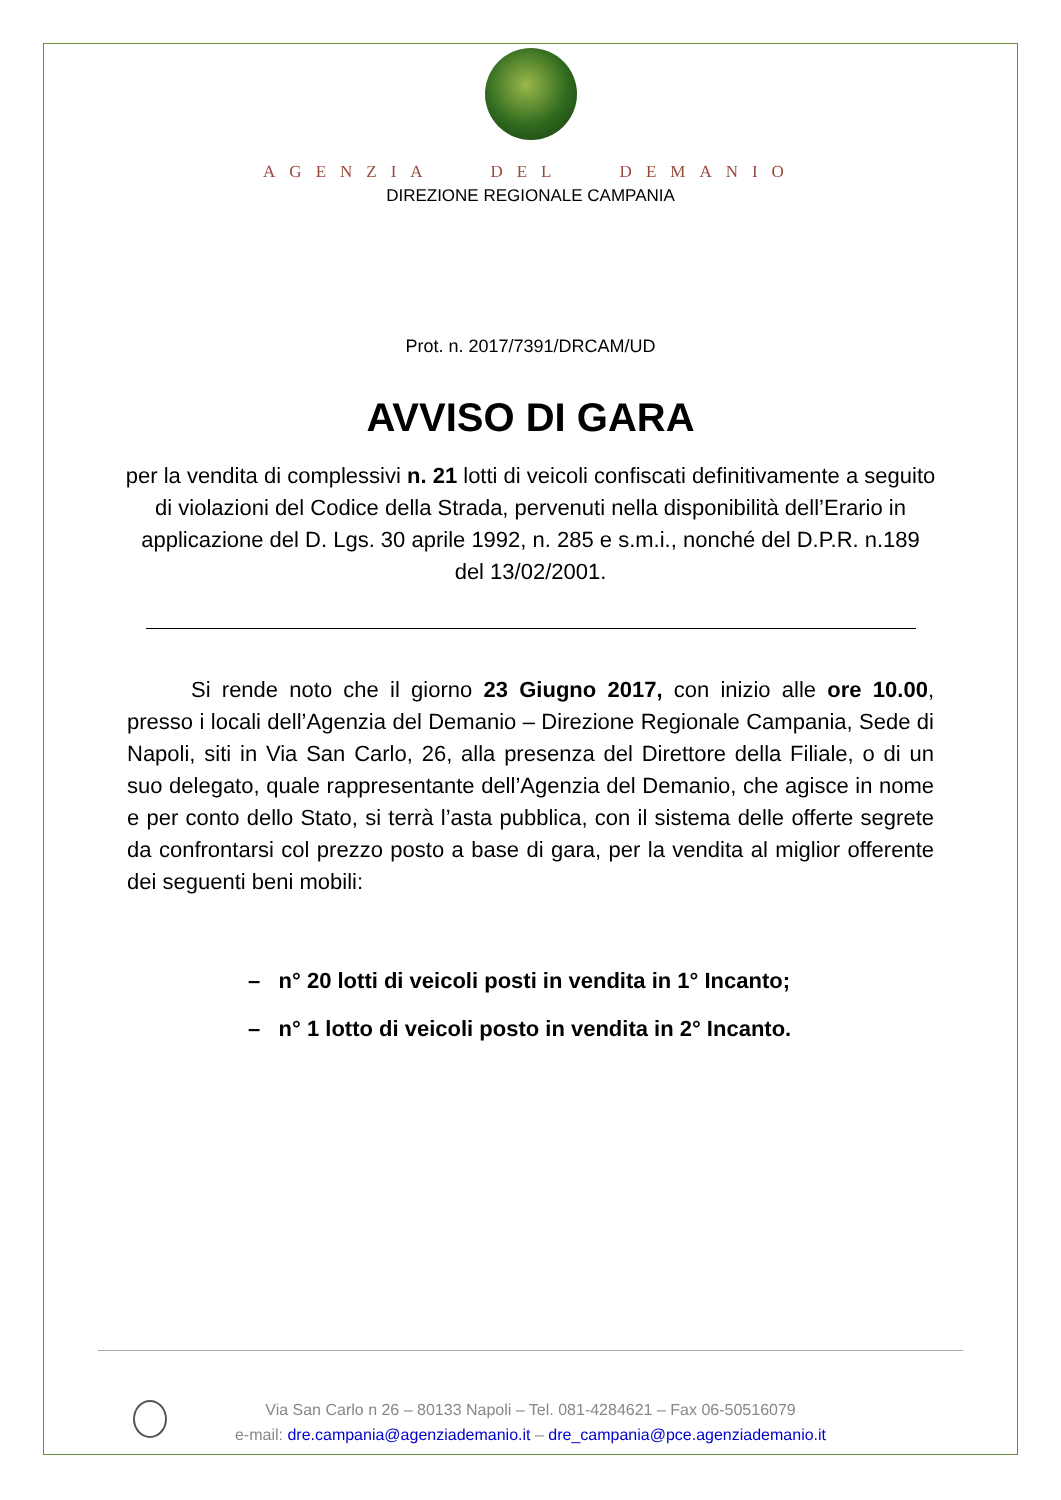AGENZIA DEL DEMANIO
DIREZIONE REGIONALE CAMPANIA
Prot. n. 2017/7391/DRCAM/UD
AVVISO DI GARA
per la vendita di complessivi n. 21 lotti di veicoli confiscati definitivamente a seguito di violazioni del Codice della Strada, pervenuti nella disponibilità dell’Erario in applicazione del D. Lgs. 30 aprile 1992, n. 285 e s.m.i., nonché del D.P.R. n.189 del 13/02/2001.
Si rende noto che il giorno 23 Giugno 2017, con inizio alle ore 10.00, presso i locali dell’Agenzia del Demanio – Direzione Regionale Campania, Sede di Napoli, siti in Via San Carlo, 26, alla presenza del Direttore della Filiale, o di un suo delegato, quale rappresentante dell’Agenzia del Demanio, che agisce in nome e per conto dello Stato, si terrà l’asta pubblica, con il sistema delle offerte segrete da confrontarsi col prezzo posto a base di gara, per la vendita al miglior offerente dei seguenti beni mobili:
– n° 20 lotti di veicoli posti in vendita in 1° Incanto;
– n° 1 lotto di veicoli posto in vendita in 2° Incanto.
Via San Carlo n 26 – 80133 Napoli – Tel. 081-4284621 – Fax 06-50516079
e-mail: dre.campania@agenziademanio.it – dre_campania@pce.agenziademanio.it